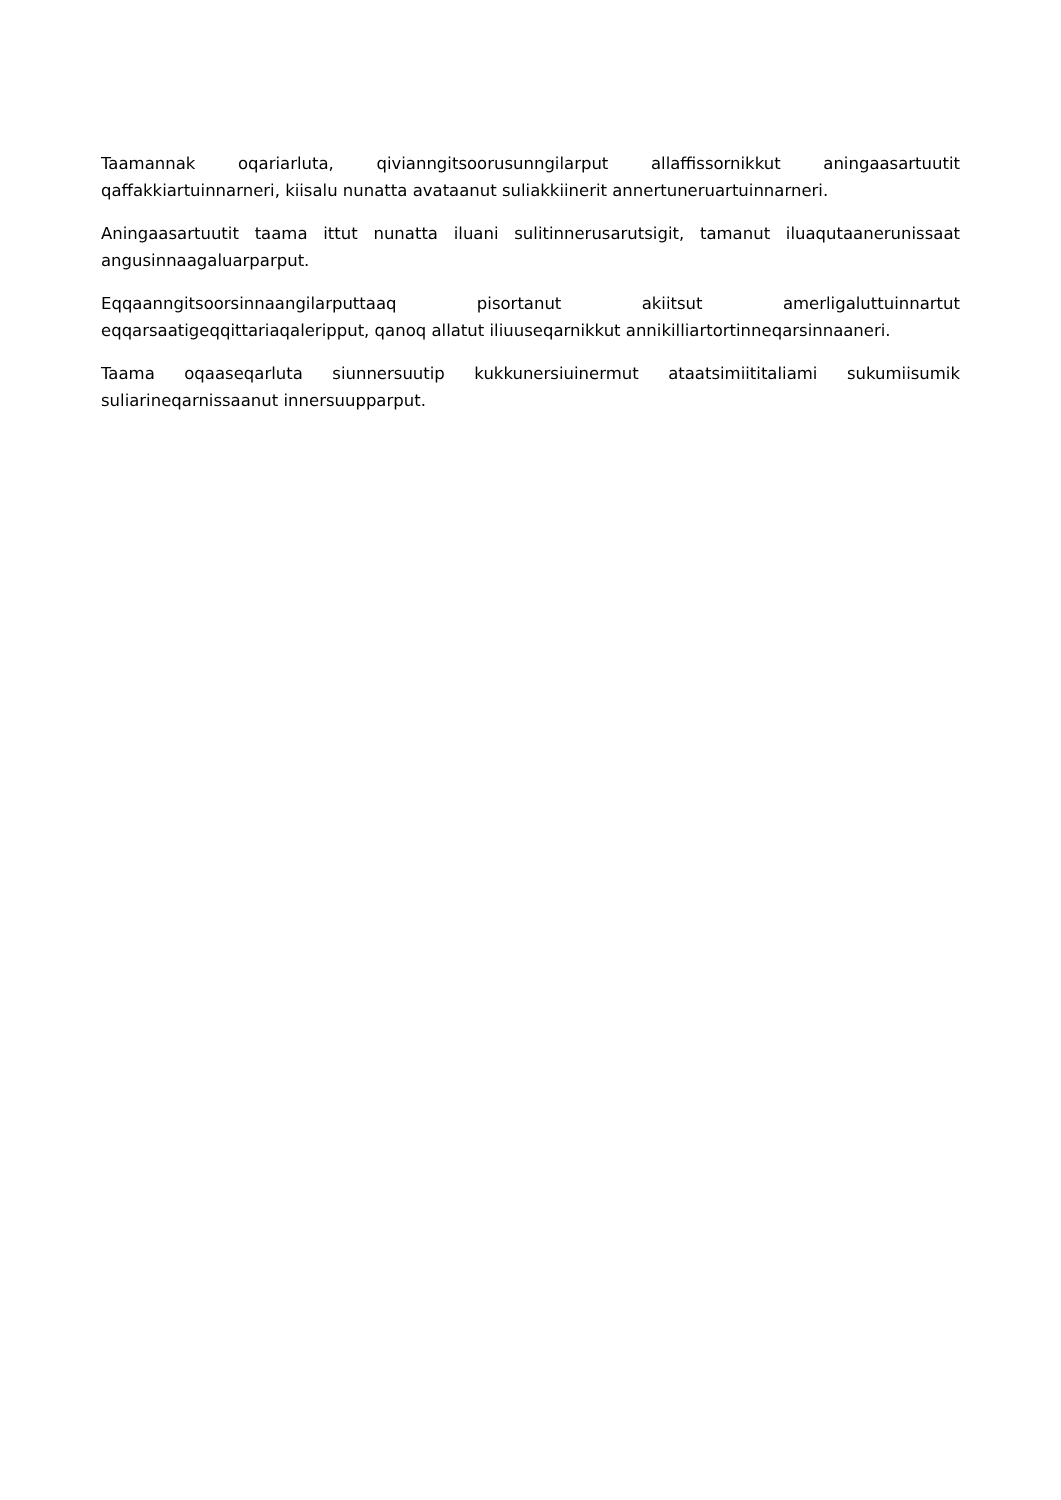Taamannak oqariarluta, qivianngitsoorusunngilarput allaffissornikkut aningaasartuutit qaffakkiartuinnarneri, kiisalu nunatta avataanut suliakkiinerit annertuneruartuinnarneri.
Aningaasartuutit taama ittut nunatta iluani sulitinnerusarutsigit, tamanut iluaqutaanerunissaat angusinnaagaluarparput.
Eqqaanngitsoorsinnaangilarputtaaq pisortanut akiitsut amerligaluttuinnartut eqqarsaatigeqqittariaqaleripput, qanoq allatut iliuuseqarnikkut annikilliartortinneqarsinnaaneri.
Taama oqaaseqarluta siunnersuutip kukkunersiuinermut ataatsimiititaliami sukumiisumik suliarineqarnissaanut innersuupparput.